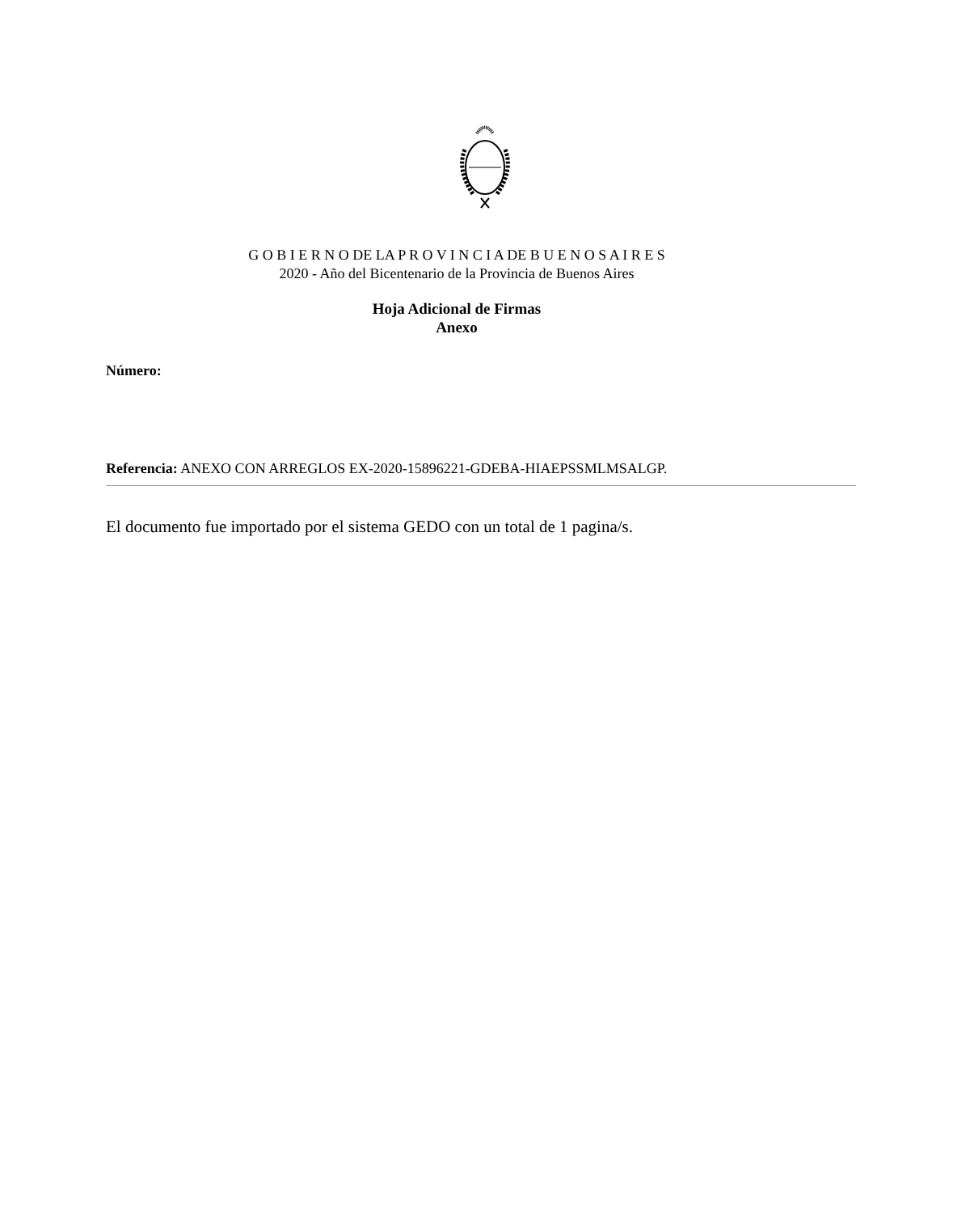G O B I E R N O DE LA P R O V I N C I A DE B U E N O S A I R E S
2020 - Año del Bicentenario de la Provincia de Buenos Aires
Hoja Adicional de Firmas
Anexo
Número:
Referencia: ANEXO CON ARREGLOS EX-2020-15896221-GDEBA-HIAEPSSMLMSALGP.
El documento fue importado por el sistema GEDO con un total de 1 pagina/s.